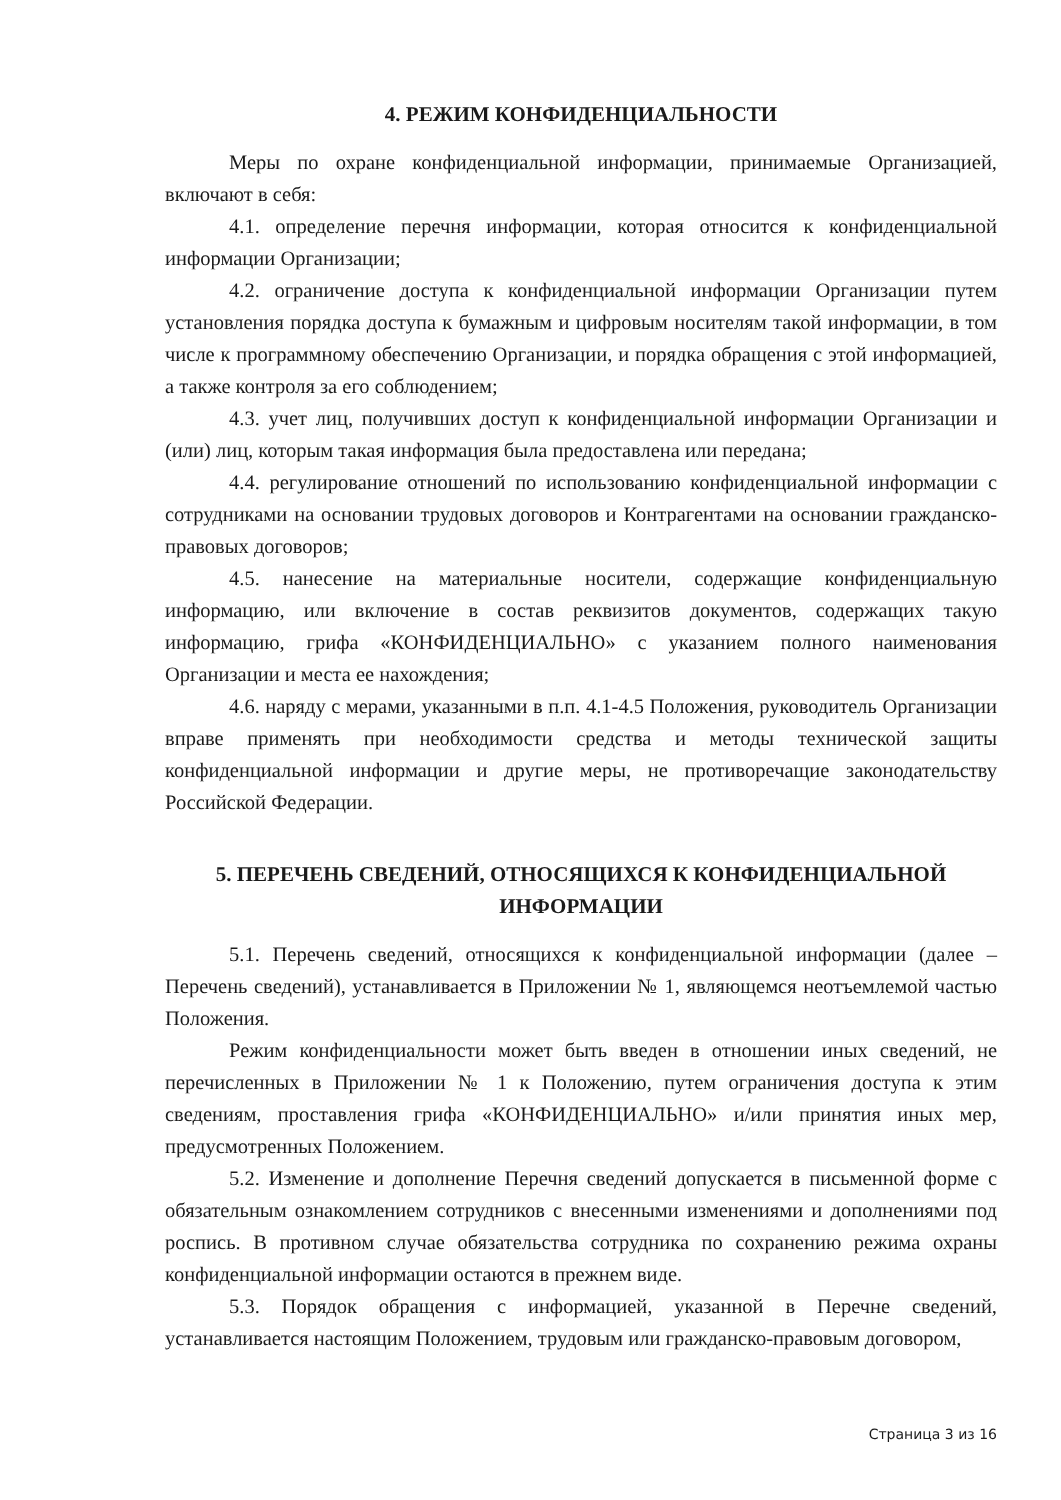4. РЕЖИМ КОНФИДЕНЦИАЛЬНОСТИ
Меры по охране конфиденциальной информации, принимаемые Организацией, включают в себя:
4.1. определение перечня информации, которая относится к конфиденциальной информации Организации;
4.2. ограничение доступа к конфиденциальной информации Организации путем установления порядка доступа к бумажным и цифровым носителям такой информации, в том числе к программному обеспечению Организации, и порядка обращения с этой информацией, а также контроля за его соблюдением;
4.3. учет лиц, получивших доступ к конфиденциальной информации Организации и (или) лиц, которым такая информация была предоставлена или передана;
4.4. регулирование отношений по использованию конфиденциальной информации с сотрудниками на основании трудовых договоров и Контрагентами на основании гражданско-правовых договоров;
4.5. нанесение на материальные носители, содержащие конфиденциальную информацию, или включение в состав реквизитов документов, содержащих такую информацию, грифа «КОНФИДЕНЦИАЛЬНО» с указанием полного наименования Организации и места ее нахождения;
4.6. наряду с мерами, указанными в п.п. 4.1-4.5 Положения, руководитель Организации вправе применять при необходимости средства и методы технической защиты конфиденциальной информации и другие меры, не противоречащие законодательству Российской Федерации.
5. ПЕРЕЧЕНЬ СВЕДЕНИЙ, ОТНОСЯЩИХСЯ К КОНФИДЕНЦИАЛЬНОЙ ИНФОРМАЦИИ
5.1. Перечень сведений, относящихся к конфиденциальной информации (далее – Перечень сведений), устанавливается в Приложении № 1, являющемся неотъемлемой частью Положения.
Режим конфиденциальности может быть введен в отношении иных сведений, не перечисленных в Приложении № 1 к Положению, путем ограничения доступа к этим сведениям, проставления грифа «КОНФИДЕНЦИАЛЬНО» и/или принятия иных мер, предусмотренных Положением.
5.2. Изменение и дополнение Перечня сведений допускается в письменной форме с обязательным ознакомлением сотрудников с внесенными изменениями и дополнениями под роспись. В противном случае обязательства сотрудника по сохранению режима охраны конфиденциальной информации остаются в прежнем виде.
5.3. Порядок обращения с информацией, указанной в Перечне сведений, устанавливается настоящим Положением, трудовым или гражданско-правовым договором,
Страница 3 из 16